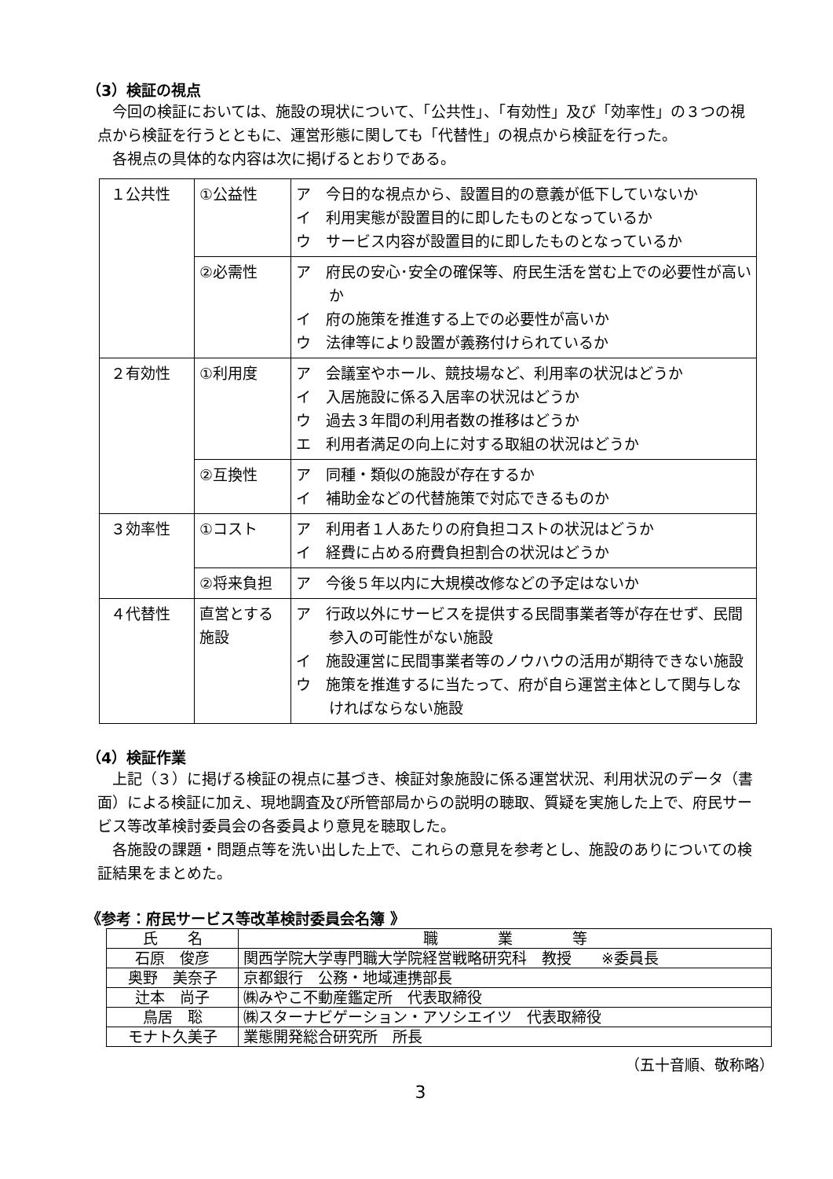（3）検証の視点
今回の検証においては、施設の現状について、「公共性」、「有効性」及び「効率性」の３つの視点から検証を行うとともに、運営形態に関しても「代替性」の視点から検証を行った。
各視点の具体的な内容は次に掲げるとおりである。
| １公共性 | ①公益性 | ア 今日的な視点から、設置目的の意義が低下していないか イ 利用実態が設置目的に即したものとなっているか ウ サービス内容が設置目的に即したものとなっているか |
| | ②必需性 | ア 府民の安心･安全の確保等、府民生活を営む上での必要性が高いか イ 府の施策を推進する上での必要性が高いか ウ 法律等により設置が義務付けられているか |
| ２有効性 | ①利用度 | ア 会議室やホール、競技場など、利用率の状況はどうか イ 入居施設に係る入居率の状況はどうか ウ 過去３年間の利用者数の推移はどうか エ 利用者満足の向上に対する取組の状況はどうか |
| | ②互換性 | ア 同種・類似の施設が存在するか イ 補助金などの代替施策で対応できるものか |
| ３効率性 | ①コスト | ア 利用者１人あたりの府負担コストの状況はどうか イ 経費に占める府費負担割合の状況はどうか |
| | ②将来負担 | ア 今後５年以内に大規模改修などの予定はないか |
| ４代替性 | 直営とする施設 | ア 行政以外にサービスを提供する民間事業者等が存在せず、民間参入の可能性がない施設 イ 施設運営に民間事業者等のノウハウの活用が期待できない施設 ウ 施策を推進するに当たって、府が自ら運営主体として関与しなければならない施設 |
（4）検証作業
上記（３）に掲げる検証の視点に基づき、検証対象施設に係る運営状況、利用状況のデータ（書面）による検証に加え、現地調査及び所管部局からの説明の聴取、質疑を実施した上で、府民サービス等改革検討委員会の各委員より意見を聴取した。
各施設の課題・問題点等を洗い出した上で、これらの意見を参考とし、施設のありについての検証結果をまとめた。
《参考：府民サービス等改革検討委員会名簿 》
| 氏 名 | 職 業 等 |
| --- | --- |
| 石原 俊彦 | 関西学院大学専門職大学院経営戦略研究科 教授 ※委員長 |
| 奥野 美奈子 | 京都銀行 公務・地域連携部長 |
| 辻本 尚子 | ㈱みやこ不動産鑑定所 代表取締役 |
| 鳥居 聡 | ㈱スターナビゲーション・アソシエイツ 代表取締役 |
| モナト久美子 | 業態開発総合研究所 所長 |
（五十音順、敬称略）
3